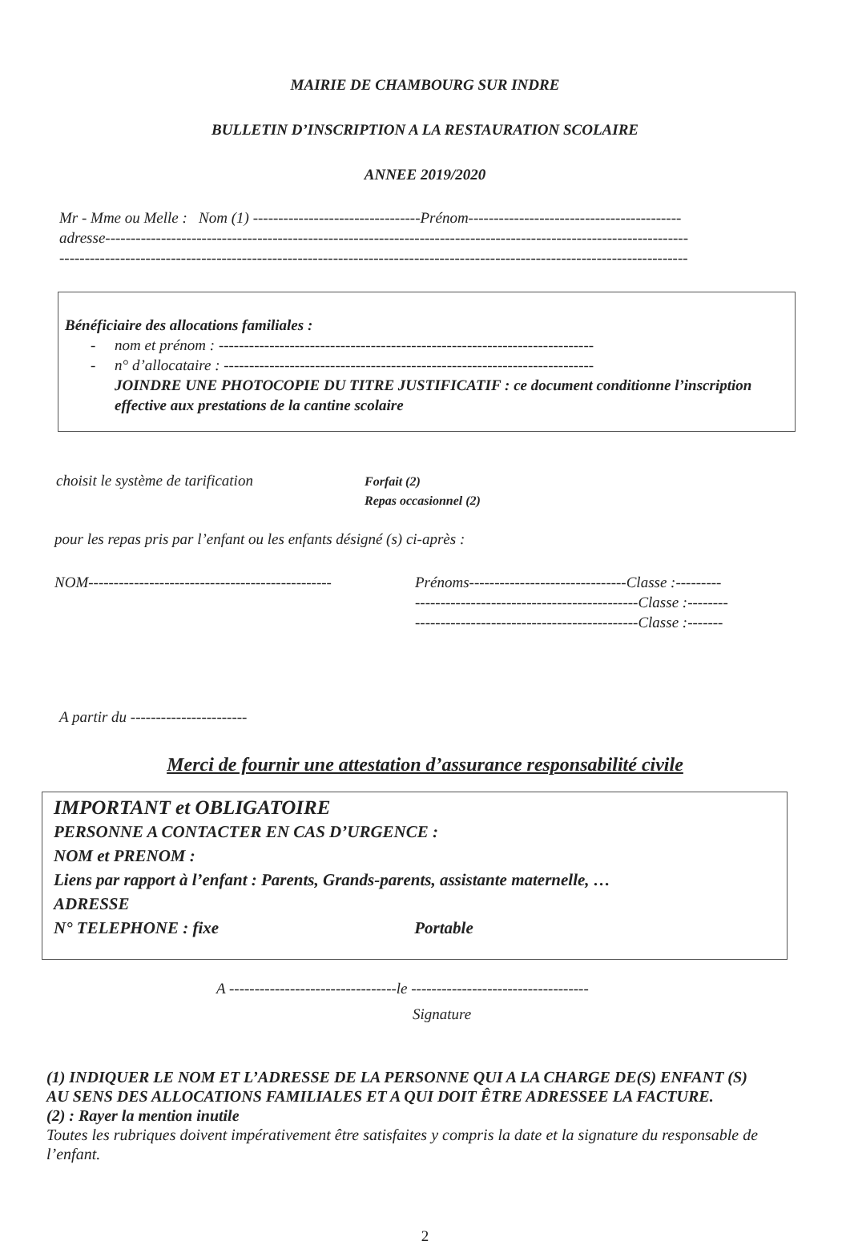MAIRIE DE CHAMBOURG SUR INDRE
BULLETIN D’INSCRIPTION A LA RESTAURATION SCOLAIRE
ANNEE 2019/2020
Mr - Mme ou Melle : Nom (1) ---------------------------------Prénom------------------------------------------
adresse-------------------------------------------------------------------------------------------------------------------
----------------------------------------------------------------------------------------------------------------------------
Bénéficiaire des allocations familiales :
- nom et prénom : --------------------------------------------------------------------------
- n° d’allocataire : -------------------------------------------------------------------------
JOINDRE UNE PHOTOCOPIE DU TITRE JUSTIFICATIF : ce document conditionne l’inscription effective aux prestations de la cantine scolaire
choisit le système de tarification
Forfait (2)
Repas occasionnel (2)
pour les repas pris par l’enfant ou les enfants désigné (s) ci-après :
NOM------------------------------------------------
Prénoms-------------------------------Classe :---------
--------------------------------------------Classe :--------
--------------------------------------------Classe :-------
A partir du -----------------------
Merci de fournir une attestation d’assurance responsabilité civile
IMPORTANT et OBLIGATOIRE
PERSONNE A CONTACTER EN CAS D’URGENCE :
NOM et PRENOM :
Liens par rapport à l’enfant : Parents, Grands-parents, assistante maternelle, …
ADRESSE
N° TELEPHONE : fixe Portable
A ---------------------------------le -----------------------------------
Signature
(1) INDIQUER LE NOM ET L’ADRESSE DE LA PERSONNE QUI A LA CHARGE DE(S) ENFANT (S) AU SENS DES ALLOCATIONS FAMILIALES ET A QUI DOIT ÊTRE ADRESSEE LA FACTURE.
(2) : Rayer la mention inutile
Toutes les rubriques doivent impérativement être satisfaites y compris la date et la signature du responsable de l’enfant.
2